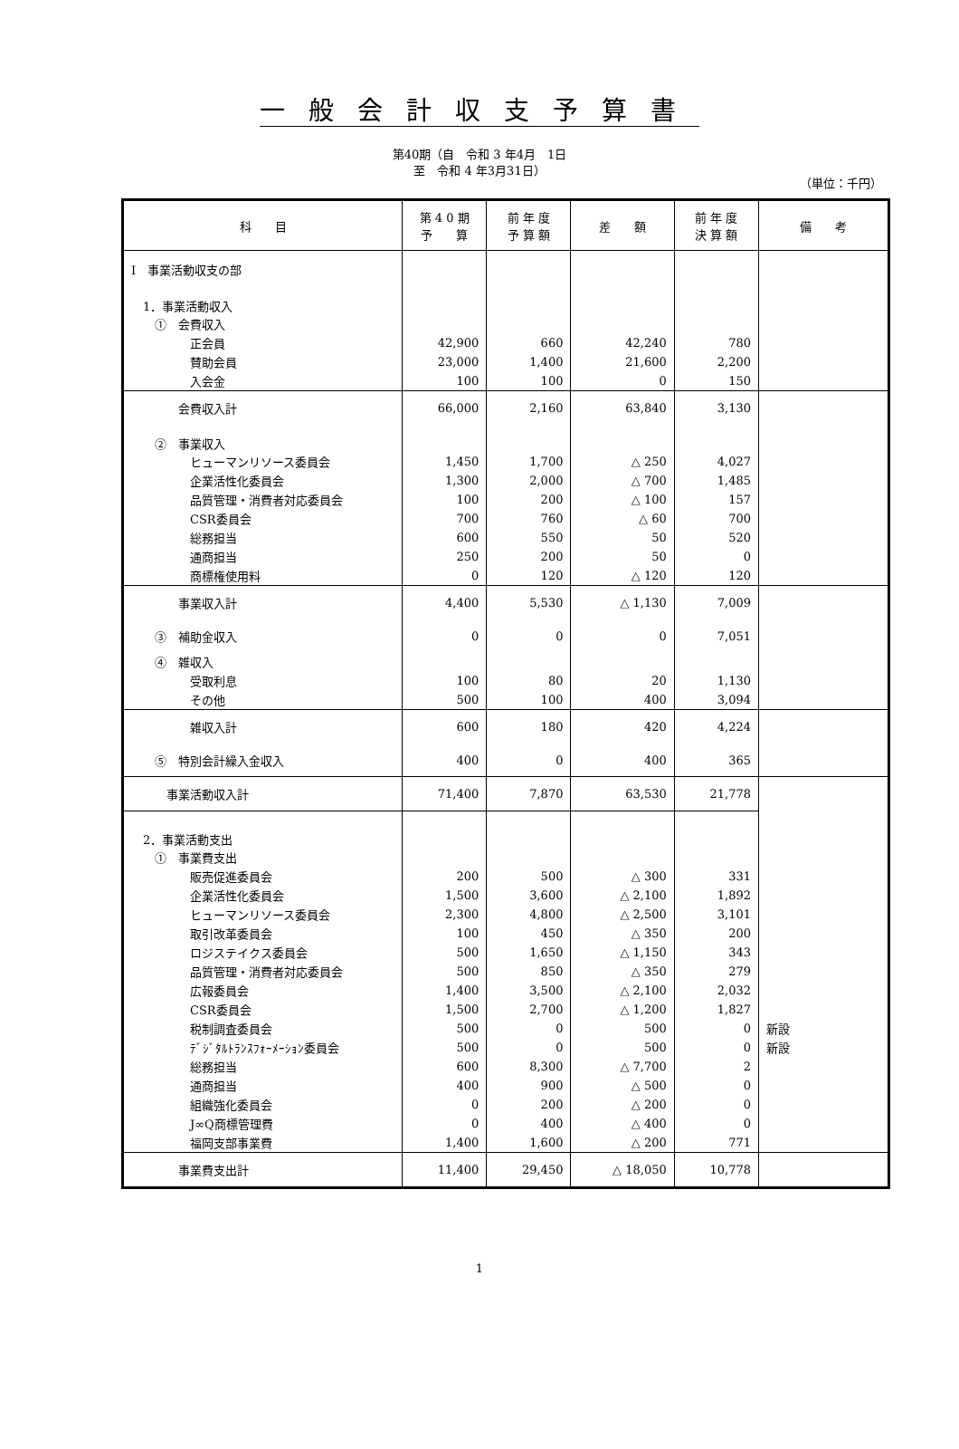一般会計収支予算書
第40期（自　令和 3 年4月　1日
至　令和 4 年3月31日）
（単位：千円）
| 科 目 | 第 4 0 期 予 算 | 前 年 度 予 算 額 | 差 額 | 前 年 度 決 算 額 | 備 考 |
| --- | --- | --- | --- | --- | --- |
| Ⅰ 事業活動収支の部 | | | | | |
| 1．事業活動収入 | | | | | |
| ① 会費収入 | | | | | |
| 正会員 | 42,900 | 660 | 42,240 | 780 | |
| 賛助会員 | 23,000 | 1,400 | 21,600 | 2,200 | |
| 入会金 | 100 | 100 | 0 | 150 | |
| 会費収入計 | 66,000 | 2,160 | 63,840 | 3,130 | |
| ② 事業収入 | | | | | |
| ヒューマンリソース委員会 | 1,450 | 1,700 | △ 250 | 4,027 | |
| 企業活性化委員会 | 1,300 | 2,000 | △ 700 | 1,485 | |
| 品質管理・消費者対応委員会 | 100 | 200 | △ 100 | 157 | |
| CSR委員会 | 700 | 760 | △ 60 | 700 | |
| 総務担当 | 600 | 550 | 50 | 520 | |
| 通商担当 | 250 | 200 | 50 | 0 | |
| 商標権使用料 | 0 | 120 | △ 120 | 120 | |
| 事業収入計 | 4,400 | 5,530 | △ 1,130 | 7,009 | |
| ③ 補助金収入 | 0 | 0 | 0 | 7,051 | |
| ④ 雑収入 | | | | | |
| 受取利息 | 100 | 80 | 20 | 1,130 | |
| その他 | 500 | 100 | 400 | 3,094 | |
| 雑収入計 | 600 | 180 | 420 | 4,224 | |
| ⑤ 特別会計繰入金収入 | 400 | 0 | 400 | 365 | |
| 事業活動収入計 | 71,400 | 7,870 | 63,530 | 21,778 | |
| 2．事業活動支出 | | | | | |
| ① 事業費支出 | | | | | |
| 販売促進委員会 | 200 | 500 | △ 300 | 331 | |
| 企業活性化委員会 | 1,500 | 3,600 | △ 2,100 | 1,892 | |
| ヒューマンリソース委員会 | 2,300 | 4,800 | △ 2,500 | 3,101 | |
| 取引改革委員会 | 100 | 450 | △ 350 | 200 | |
| ロジステイクス委員会 | 500 | 1,650 | △ 1,150 | 343 | |
| 品質管理・消費者対応委員会 | 500 | 850 | △ 350 | 279 | |
| 広報委員会 | 1,400 | 3,500 | △ 2,100 | 2,032 | |
| CSR委員会 | 1,500 | 2,700 | △ 1,200 | 1,827 | |
| 税制調査委員会 | 500 | 0 | 500 | 0 | 新設 |
| ﾃﾞｼﾞﾀﾙﾄﾗﾝｽﾌｫｰﾒｰｼｮﾝ委員会 | 500 | 0 | 500 | 0 | 新設 |
| 総務担当 | 600 | 8,300 | △ 7,700 | 2 | |
| 通商担当 | 400 | 900 | △ 500 | 0 | |
| 組織強化委員会 | 0 | 200 | △ 200 | 0 | |
| J∞Q商標管理費 | 0 | 400 | △ 400 | 0 | |
| 福岡支部事業費 | 1,400 | 1,600 | △ 200 | 771 | |
| 事業費支出計 | 11,400 | 29,450 | △ 18,050 | 10,778 | |
1